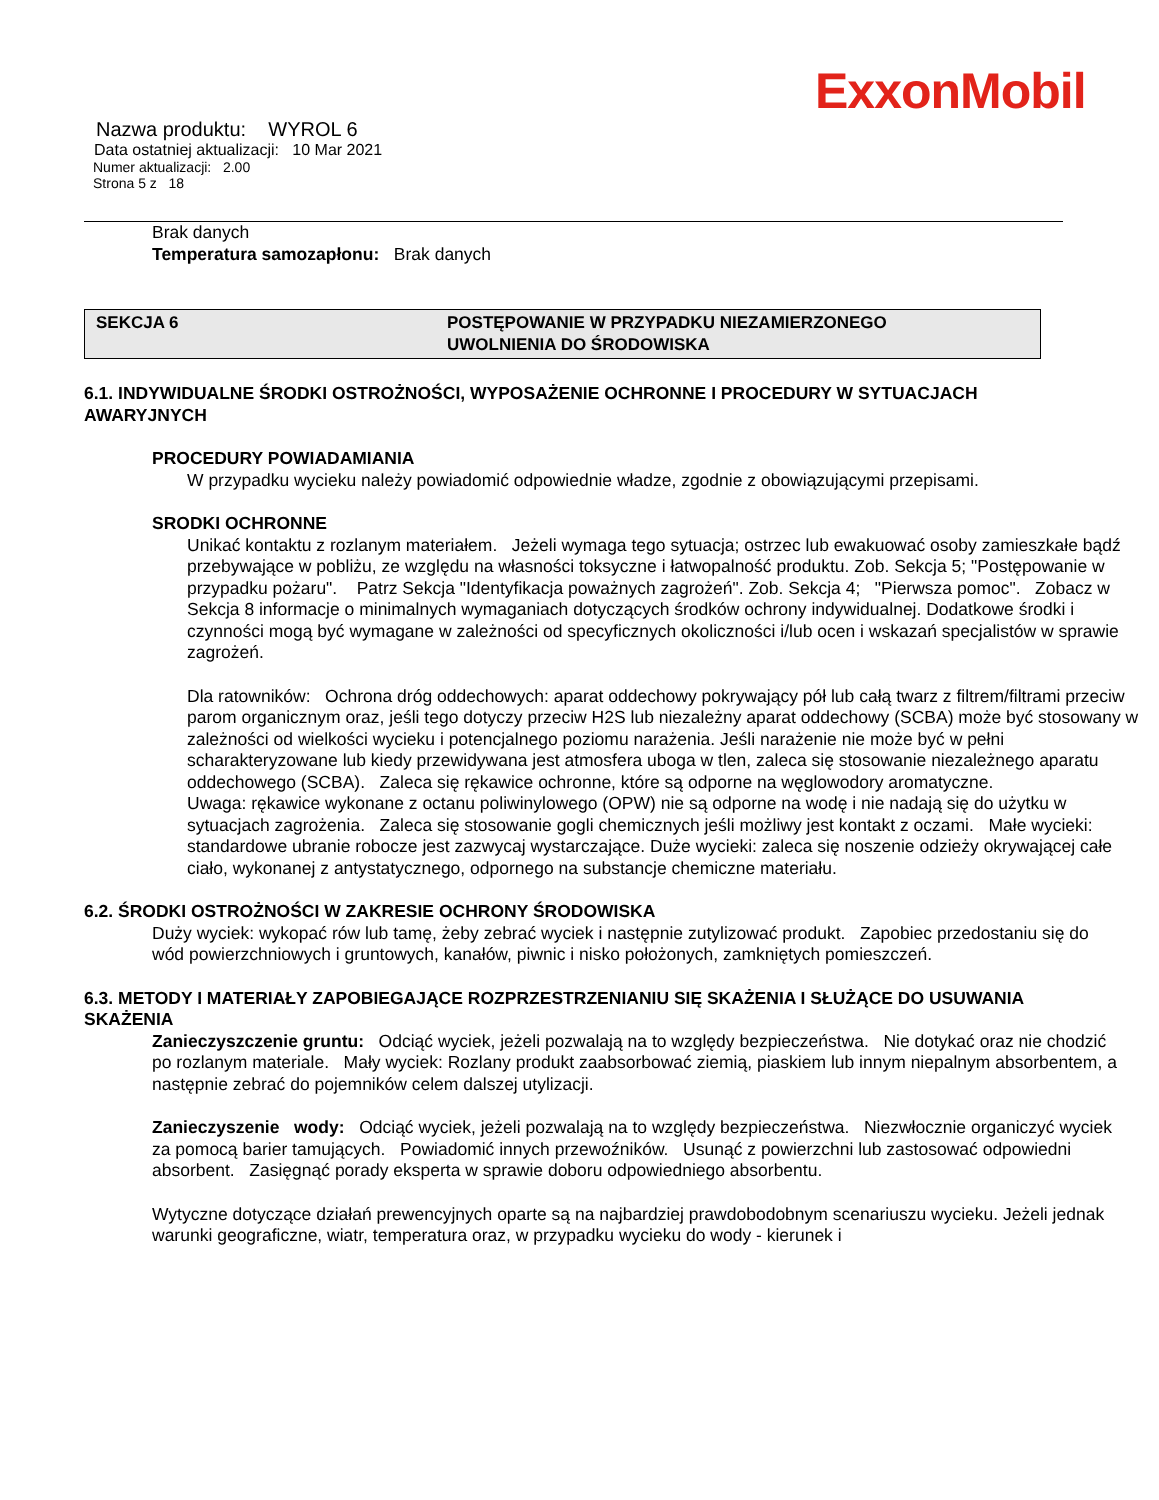ExxonMobil
Nazwa produktu: WYROL 6
Data ostatniej aktualizacji: 10 Mar 2021
Numer aktualizacji: 2.00
Strona 5 z 18
Brak danych
Temperatura samozapłonu: Brak danych
SEKCJA 6 POSTĘPOWANIE W PRZYPADKU NIEZAMIERZONEGO
UWOLNIENIA DO ŚRODOWISKA
6.1. INDYWIDUALNE ŚRODKI OSTROŻNOŚCI, WYPOSAŻENIE OCHRONNE I PROCEDURY W SYTUACJACH AWARYJNYCH
PROCEDURY POWIADAMIANIA
W przypadku wycieku należy powiadomić odpowiednie władze, zgodnie z obowiązującymi przepisami.
SRODKI OCHRONNE
Unikać kontaktu z rozlanym materiałem. Jeżeli wymaga tego sytuacja; ostrzec lub ewakuować osoby zamieszkałe bądź przebywające w pobliżu, ze względu na własności toksyczne i łatwopalność produktu. Zob. Sekcja 5; "Postępowanie w przypadku pożaru". Patrz Sekcja "Identyfikacja poważnych zagrożeń". Zob. Sekcja 4; "Pierwsza pomoc". Zobacz w Sekcja 8 informacje o minimalnych wymaganiach dotyczących środków ochrony indywidualnej. Dodatkowe środki i czynności mogą być wymagane w zależności od specyficznych okoliczności i/lub ocen i wskazań specjalistów w sprawie zagrożeń.
Dla ratowników: Ochrona dróg oddechowych: aparat oddechowy pokrywający pół lub całą twarz z filtrem/filtrami przeciw parom organicznym oraz, jeśli tego dotyczy przeciw H2S lub niezależny aparat oddechowy (SCBA) może być stosowany w zależności od wielkości wycieku i potencjalnego poziomu narażenia. Jeśli narażenie nie może być w pełni scharakteryzowane lub kiedy przewidywana jest atmosfera uboga w tlen, zaleca się stosowanie niezależnego aparatu oddechowego (SCBA). Zaleca się rękawice ochronne, które są odporne na węglowodory aromatyczne.
Uwaga: rękawice wykonane z octanu poliwinylowego (OPW) nie są odporne na wodę i nie nadają się do użytku w sytuacjach zagrożenia. Zaleca się stosowanie gogli chemicznych jeśli możliwy jest kontakt z oczami. Małe wycieki: standardowe ubranie robocze jest zazwycaj wystarczające. Duże wycieki: zaleca się noszenie odzieży okrywającej całe ciało, wykonanej z antystatycznego, odpornego na substancje chemiczne materiału.
6.2. ŚRODKI OSTROŻNOŚCI W ZAKRESIE OCHRONY ŚRODOWISKA
Duży wyciek: wykopać rów lub tamę, żeby zebrać wyciek i następnie zutylizować produkt. Zapobiec przedostaniu się do wód powierzchniowych i gruntowych, kanałów, piwnic i nisko położonych, zamkniętych pomieszczeń.
6.3. METODY I MATERIAŁY ZAPOBIEGAJĄCE ROZPRZESTRZENIANIU SIĘ SKAŻENIA I SŁUŻĄCE DO USUWANIA SKAŻENIA
Zanieczyszczenie gruntu: Odciąć wyciek, jeżeli pozwalają na to względy bezpieczeństwa. Nie dotykać oraz nie chodzić po rozlanym materiale. Mały wyciek: Rozlany produkt zaabsorbować ziemią, piaskiem lub innym niepalnym absorbentem, a następnie zebrać do pojemników celem dalszej utylizacji.
Zanieczyszenie wody: Odciąć wyciek, jeżeli pozwalają na to względy bezpieczeństwa. Niezwłocznie organiczyć wyciek za pomocą barier tamujących. Powiadomić innych przewoźników. Usunąć z powierzchni lub zastosować odpowiedni absorbent. Zasięgnąć porady eksperta w sprawie doboru odpowiedniego absorbentu.
Wytyczne dotyczące działań prewencyjnych oparte są na najbardziej prawdobodobnym scenariuszu wycieku. Jeżeli jednak warunki geograficzne, wiatr, temperatura oraz, w przypadku wycieku do wody - kierunek i